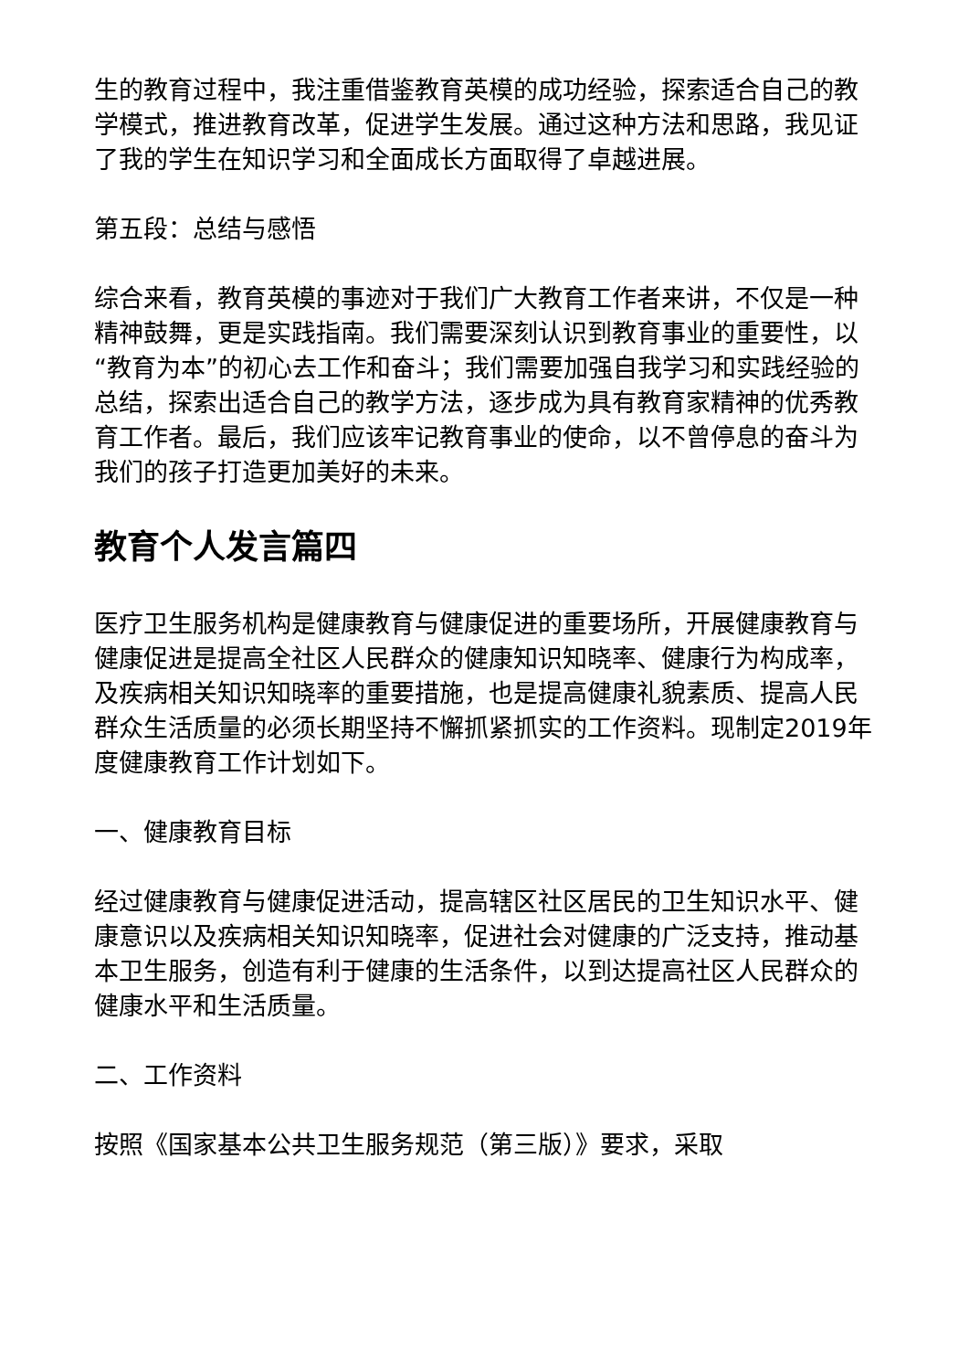生的教育过程中，我注重借鉴教育英模的成功经验，探索适合自己的教学模式，推进教育改革，促进学生发展。通过这种方法和思路，我见证了我的学生在知识学习和全面成长方面取得了卓越进展。
第五段：总结与感悟
综合来看，教育英模的事迹对于我们广大教育工作者来讲，不仅是一种精神鼓舞，更是实践指南。我们需要深刻认识到教育事业的重要性，以“教育为本”的初心去工作和奋斗；我们需要加强自我学习和实践经验的总结，探索出适合自己的教学方法，逐步成为具有教育家精神的优秀教育工作者。最后，我们应该牢记教育事业的使命，以不曾停息的奋斗为我们的孩子打造更加美好的未来。
教育个人发言篇四
医疗卫生服务机构是健康教育与健康促进的重要场所，开展健康教育与健康促进是提高全社区人民群众的健康知识知晓率、健康行为构成率，及疾病相关知识知晓率的重要措施，也是提高健康礼貌素质、提高人民群众生活质量的必须长期坚持不懈抓紧抓实的工作资料。现制定2019年度健康教育工作计划如下。
一、健康教育目标
经过健康教育与健康促进活动，提高辖区社区居民的卫生知识水平、健康意识以及疾病相关知识知晓率，促进社会对健康的广泛支持，推动基本卫生服务，创造有利于健康的生活条件，以到达提高社区人民群众的健康水平和生活质量。
二、工作资料
按照《国家基本公共卫生服务规范（第三版）》要求，采取